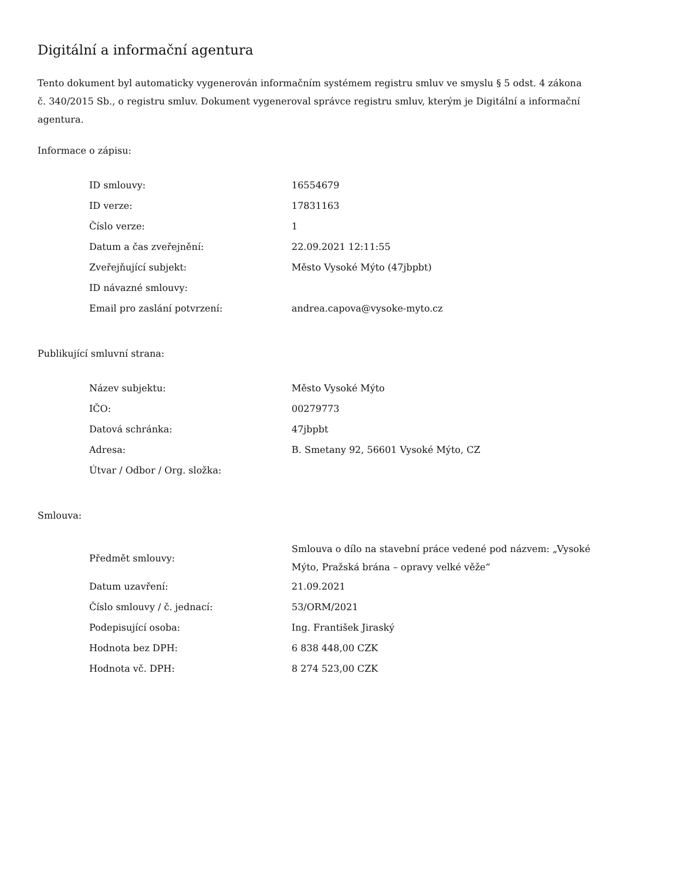Digitální a informační agentura
Tento dokument byl automaticky vygenerován informačním systémem registru smluv ve smyslu § 5 odst. 4 zákona
č. 340/2015 Sb., o registru smluv. Dokument vygeneroval správce registru smluv, kterým je Digitální a informační agentura.
Informace o zápisu:
| ID smlouvy: | 16554679 |
| ID verze: | 17831163 |
| Číslo verze: | 1 |
| Datum a čas zveřejnění: | 22.09.2021 12:11:55 |
| Zveřejňující subjekt: | Město Vysoké Mýto (47jbpbt) |
| ID návazné smlouvy: | |
| Email pro zaslání potvrzení: | andrea.capova@vysoke-myto.cz |
Publikující smluvní strana:
| Název subjektu: | Město Vysoké Mýto |
| IČO: | 00279773 |
| Datová schránka: | 47jbpbt |
| Adresa: | B. Smetany 92, 56601 Vysoké Mýto, CZ |
| Útvar / Odbor / Org. složka: | |
Smlouva:
| Předmět smlouvy: | Smlouva o dílo na stavební práce vedené pod názvem: „Vysoké Mýto, Pražská brána – opravy velké věže“ |
| Datum uzavření: | 21.09.2021 |
| Číslo smlouvy / č. jednací: | 53/ORM/2021 |
| Podepisující osoba: | Ing. František Jiraský |
| Hodnota bez DPH: | 6 838 448,00 CZK |
| Hodnota vč. DPH: | 8 274 523,00 CZK |